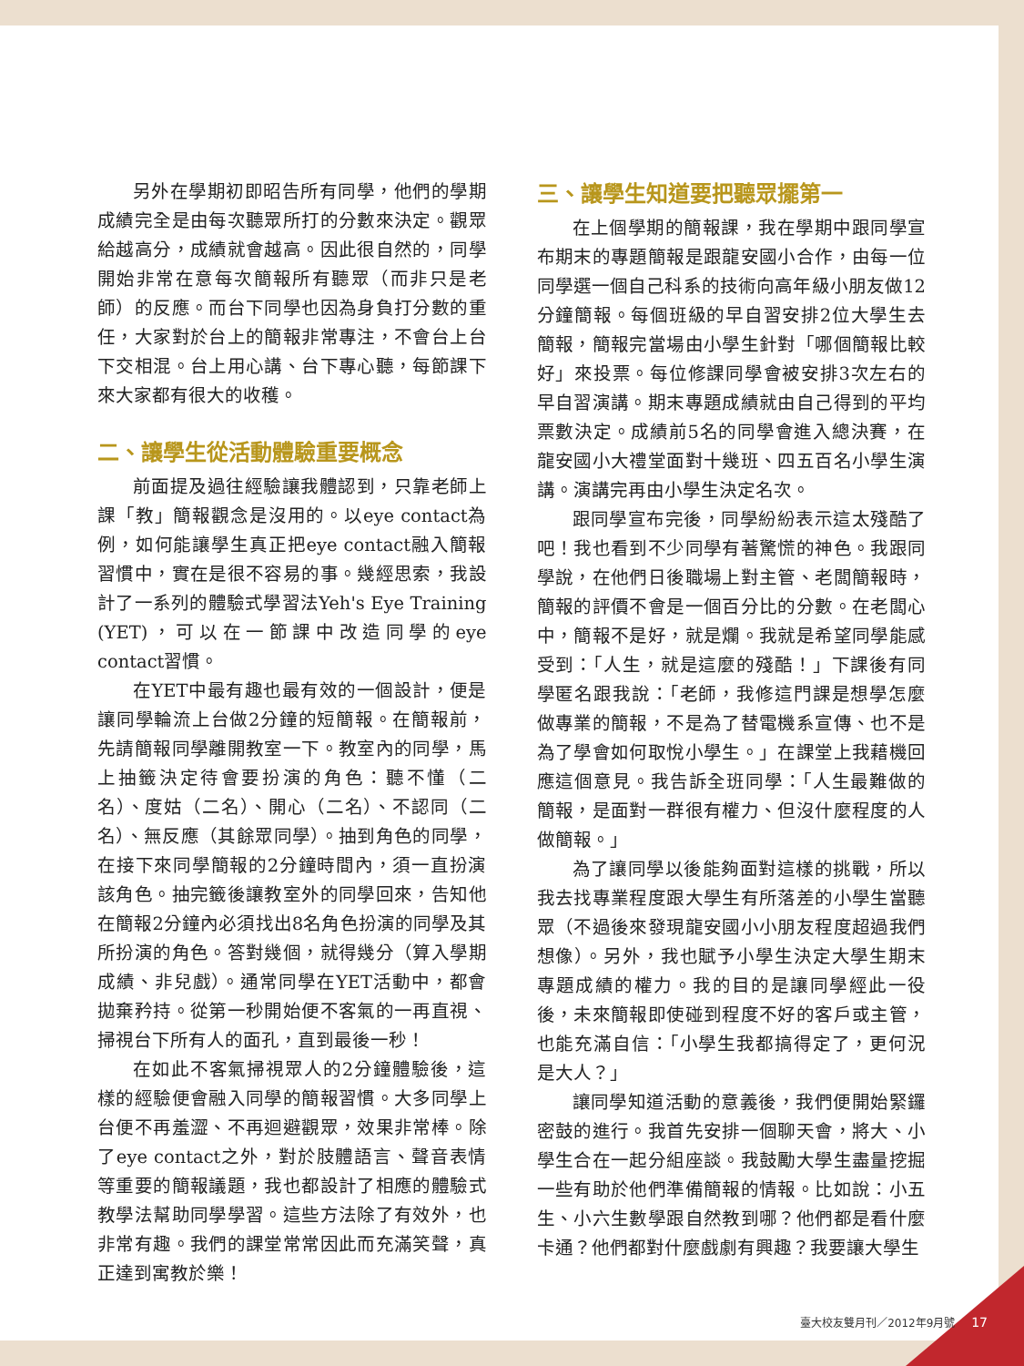另外在學期初即昭告所有同學，他們的學期成績完全是由每次聽眾所打的分數來決定。觀眾給越高分，成績就會越高。因此很自然的，同學開始非常在意每次簡報所有聽眾（而非只是老師）的反應。而台下同學也因為身負打分數的重任，大家對於台上的簡報非常專注，不會台上台下交相混。台上用心講、台下專心聽，每節課下來大家都有很大的收穫。
二、讓學生從活動體驗重要概念
前面提及過往經驗讓我體認到，只靠老師上課「教」簡報觀念是沒用的。以eye contact為例，如何能讓學生真正把eye contact融入簡報習慣中，實在是很不容易的事。幾經思索，我設計了一系列的體驗式學習法Yeh's Eye Training (YET)，可以在一節課中改造同學的eye contact習慣。
在YET中最有趣也最有效的一個設計，便是讓同學輪流上台做2分鐘的短簡報。在簡報前，先請簡報同學離開教室一下。教室內的同學，馬上抽籤決定待會要扮演的角色：聽不懂（二名）、度姑（二名）、開心（二名）、不認同（二名）、無反應（其餘眾同學）。抽到角色的同學，在接下來同學簡報的2分鐘時間內，須一直扮演該角色。抽完籤後讓教室外的同學回來，告知他在簡報2分鐘內必須找出8名角色扮演的同學及其所扮演的角色。答對幾個，就得幾分（算入學期成績、非兒戲）。通常同學在YET活動中，都會拋棄矜持。從第一秒開始便不客氣的一再直視、掃視台下所有人的面孔，直到最後一秒！
在如此不客氣掃視眾人的2分鐘體驗後，這樣的經驗便會融入同學的簡報習慣。大多同學上台便不再羞澀、不再迴避觀眾，效果非常棒。除了eye contact之外，對於肢體語言、聲音表情等重要的簡報議題，我也都設計了相應的體驗式教學法幫助同學學習。這些方法除了有效外，也非常有趣。我們的課堂常常因此而充滿笑聲，真正達到寓教於樂！
三、讓學生知道要把聽眾擺第一
在上個學期的簡報課，我在學期中跟同學宣布期末的專題簡報是跟龍安國小合作，由每一位同學選一個自己科系的技術向高年級小朋友做12分鐘簡報。每個班級的早自習安排2位大學生去簡報，簡報完當場由小學生針對「哪個簡報比較好」來投票。每位修課同學會被安排3次左右的早自習演講。期末專題成績就由自己得到的平均票數決定。成績前5名的同學會進入總決賽，在龍安國小大禮堂面對十幾班、四五百名小學生演講。演講完再由小學生決定名次。
跟同學宣布完後，同學紛紛表示這太殘酷了吧！我也看到不少同學有著驚慌的神色。我跟同學說，在他們日後職場上對主管、老闆簡報時，簡報的評價不會是一個百分比的分數。在老闆心中，簡報不是好，就是爛。我就是希望同學能感受到：「人生，就是這麼的殘酷！」下課後有同學匿名跟我說：「老師，我修這門課是想學怎麼做專業的簡報，不是為了替電機系宣傳、也不是為了學會如何取悅小學生。」在課堂上我藉機回應這個意見。我告訴全班同學：「人生最難做的簡報，是面對一群很有權力、但沒什麼程度的人做簡報。」
為了讓同學以後能夠面對這樣的挑戰，所以我去找專業程度跟大學生有所落差的小學生當聽眾（不過後來發現龍安國小小朋友程度超過我們想像）。另外，我也賦予小學生決定大學生期末專題成績的權力。我的目的是讓同學經此一役後，未來簡報即使碰到程度不好的客戶或主管，也能充滿自信：「小學生我都搞得定了，更何況是大人？」
讓同學知道活動的意義後，我們便開始緊鑼密鼓的進行。我首先安排一個聊天會，將大、小學生合在一起分組座談。我鼓勵大學生盡量挖掘一些有助於他們準備簡報的情報。比如說：小五生、小六生數學跟自然教到哪？他們都是看什麼卡通？他們都對什麼戲劇有興趣？我要讓大學生
臺大校友雙月刊／2012年9月號 17